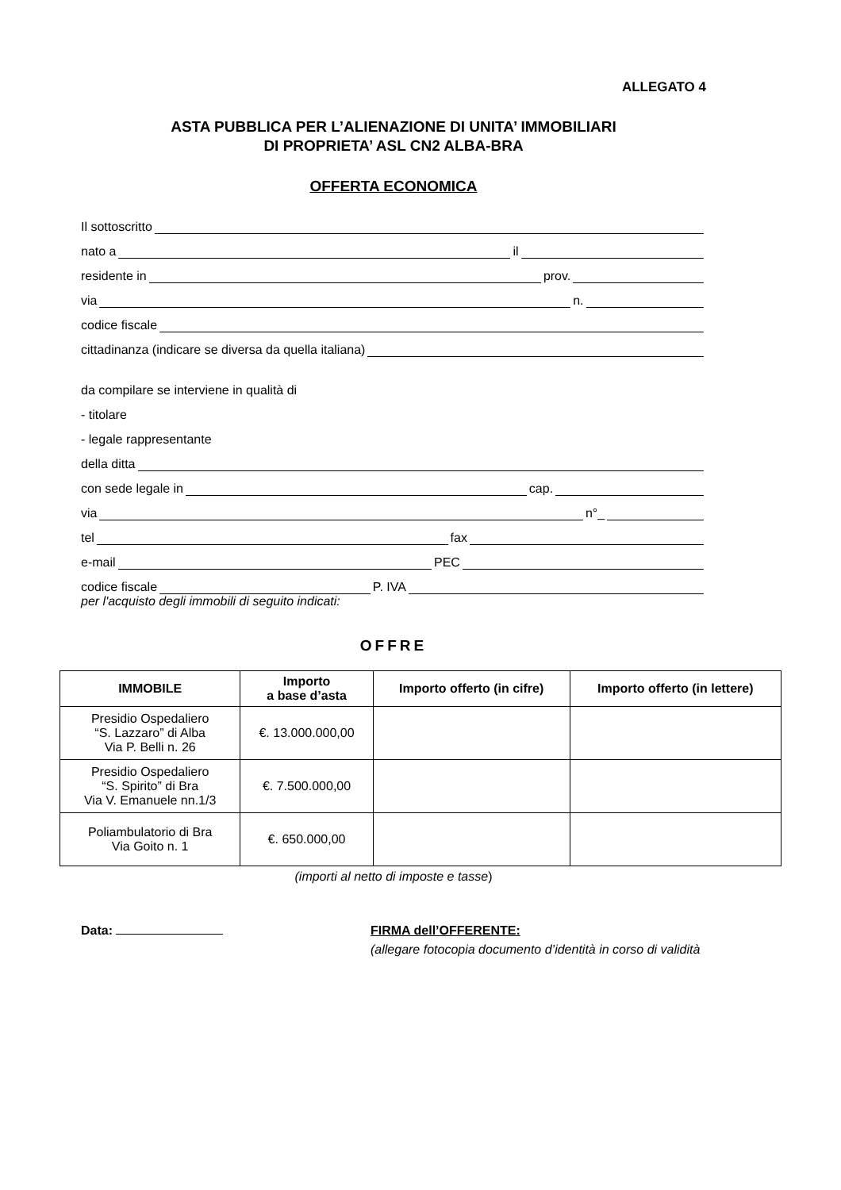ALLEGATO 4
ASTA PUBBLICA PER L’ALIENAZIONE DI UNITA’ IMMOBILIARI
DI PROPRIETA’ ASL CN2 ALBA-BRA
OFFERTA ECONOMICA
Il sottoscritto
nato a il
residente in prov.
via n.
codice fiscale
cittadinanza (indicare se diversa da quella italiana)
da compilare se interviene in qualità di
- titolare
- legale rappresentante
della ditta
con sede legale in cap.
via n°_
tel fax
e-mail PEC
codice fiscale P. IVA
per l'acquisto degli immobili di seguito indicati:
OFFRE
| IMMOBILE | Importo a base d’asta | Importo offerto (in cifre) | Importo offerto (in lettere) |
| --- | --- | --- | --- |
| Presidio Ospedaliero “S. Lazzaro” di Alba Via P. Belli n. 26 | €. 13.000.000,00 | | |
| Presidio Ospedaliero “S. Spirito” di Bra Via V. Emanuele nn.1/3 | €. 7.500.000,00 | | |
| Poliambulatorio di Bra Via Goito n. 1 | €. 650.000,00 | | |
(importi al netto di imposte e tasse)
Data: FIRMA dell’OFFERENTE:
(allegare fotocopia documento d’identità in corso di validità